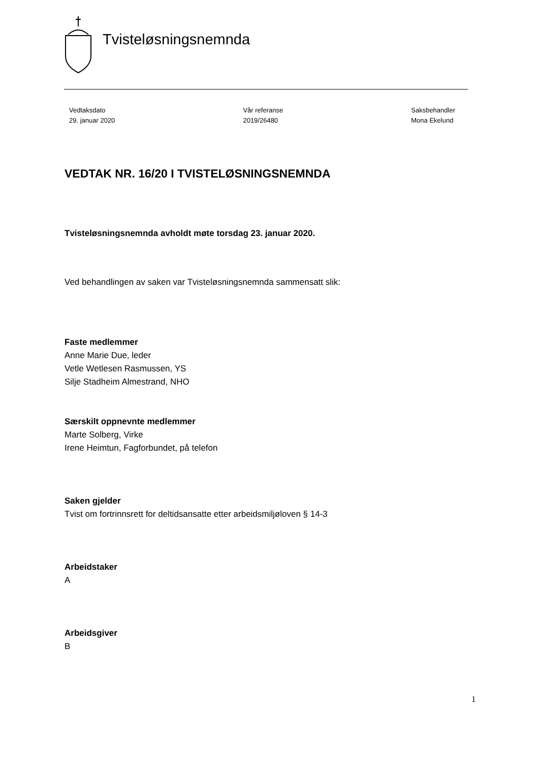Tvisteløsningsnemnda
Vedtaksdato
29. januar 2020
Vår referanse
2019/26480
Saksbehandler
Mona Ekelund
VEDTAK NR. 16/20 I TVISTELØSNINGSNEMNDA
Tvisteløsningsnemnda avholdt møte torsdag 23. januar 2020.
Ved behandlingen av saken var Tvisteløsningsnemnda sammensatt slik:
Faste medlemmer
Anne Marie Due, leder
Vetle Wetlesen Rasmussen, YS
Silje Stadheim Almestrand, NHO
Særskilt oppnevnte medlemmer
Marte Solberg, Virke
Irene Heimtun, Fagforbundet, på telefon
Saken gjelder
Tvist om fortrinnsrett for deltidsansatte etter arbeidsmiljøloven § 14-3
Arbeidstaker
A
Arbeidsgiver
B
1